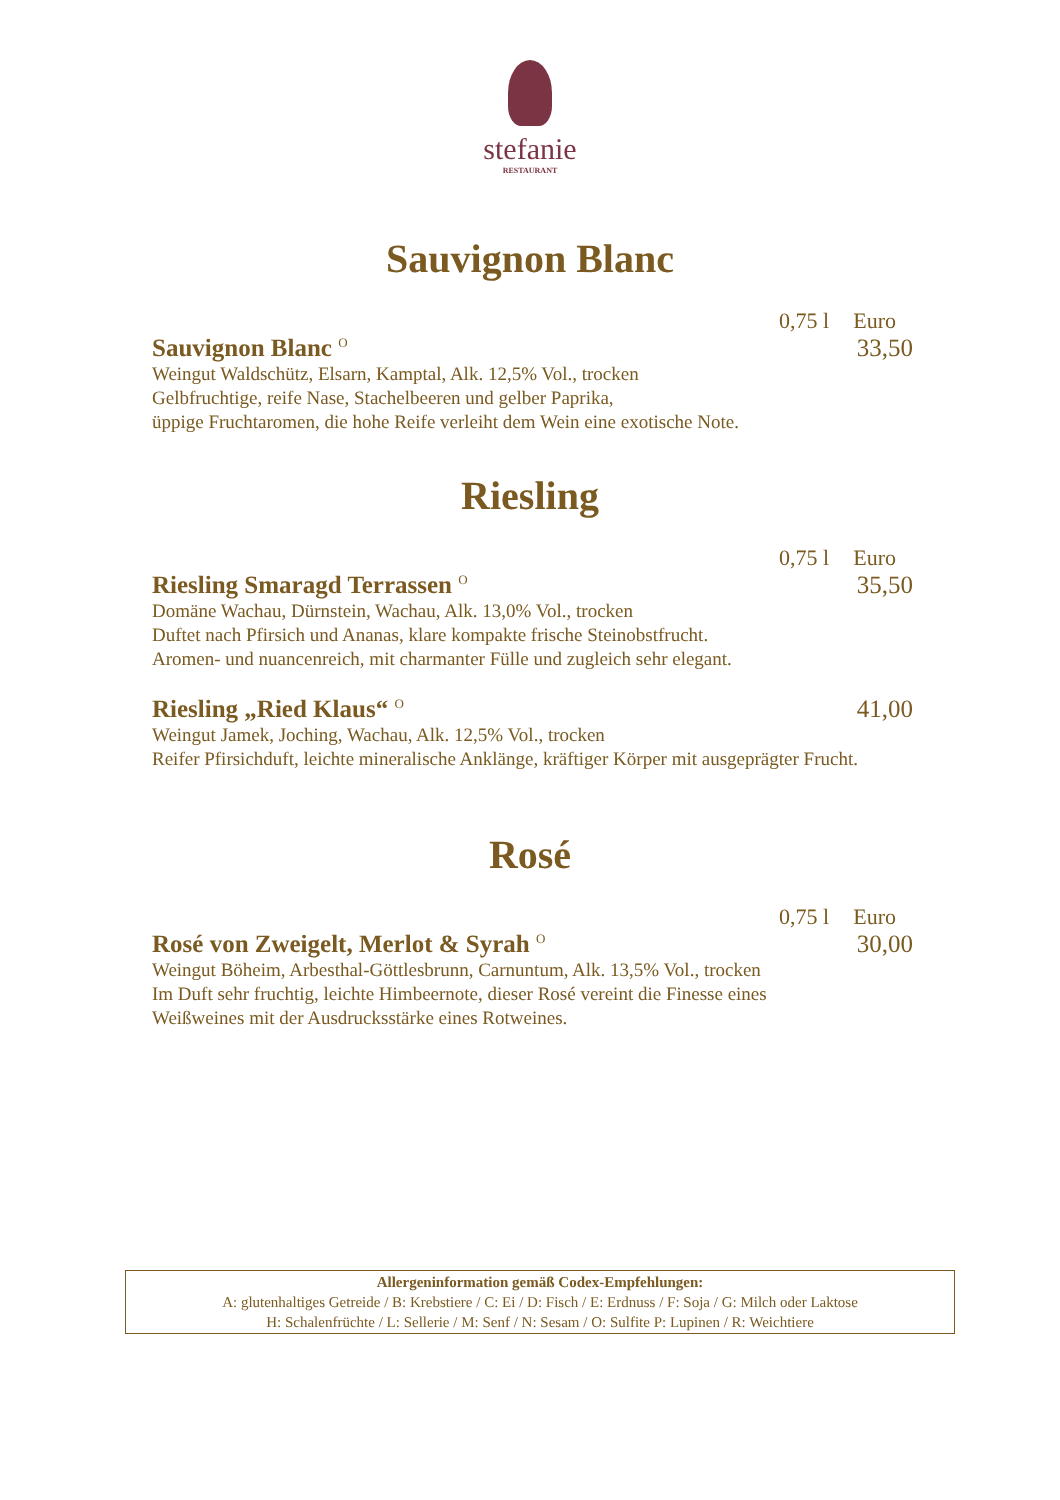stefanie
RESTAURANT
Sauvignon Blanc
0,75 l Euro
Sauvignon Blanc <sup>O</sup>
33,50
Weingut Waldschütz, Elsarn, Kamptal, Alk. 12,5% Vol., trocken
Gelbfruchtige, reife Nase, Stachelbeeren und gelber Paprika,
üppige Fruchtaromen, die hohe Reife verleiht dem Wein eine exotische Note.
Riesling
0,75 l Euro
Riesling Smaragd Terrassen <sup>O</sup>
35,50
Domäne Wachau, Dürnstein, Wachau, Alk. 13,0% Vol., trocken
Duftet nach Pfirsich und Ananas, klare kompakte frische Steinobstfrucht.
Aromen- und nuancenreich, mit charmanter Fülle und zugleich sehr elegant.
Riesling „Ried Klaus“ <sup>O</sup>
41,00
Weingut Jamek, Joching, Wachau, Alk. 12,5% Vol., trocken
Reifer Pfirsichduft, leichte mineralische Anklänge, kräftiger Körper mit ausgeprägter Frucht.
Rosé
0,75 l Euro
Rosé von Zweigelt, Merlot & Syrah <sup>O</sup>
30,00
Weingut Böheim, Arbesthal-Göttlesbrunn, Carnuntum, Alk. 13,5% Vol., trocken
Im Duft sehr fruchtig, leichte Himbeernote, dieser Rosé vereint die Finesse eines
Weißweines mit der Ausdrucksstärke eines Rotweines.
Allergeninformation gemäß Codex-Empfehlungen:
A: glutenhaltiges Getreide / B: Krebstiere / C: Ei / D: Fisch / E: Erdnuss / F: Soja / G: Milch oder Laktose
H: Schalenfrüchte / L: Sellerie / M: Senf / N: Sesam / O: Sulfite P: Lupinen / R: Weichtiere